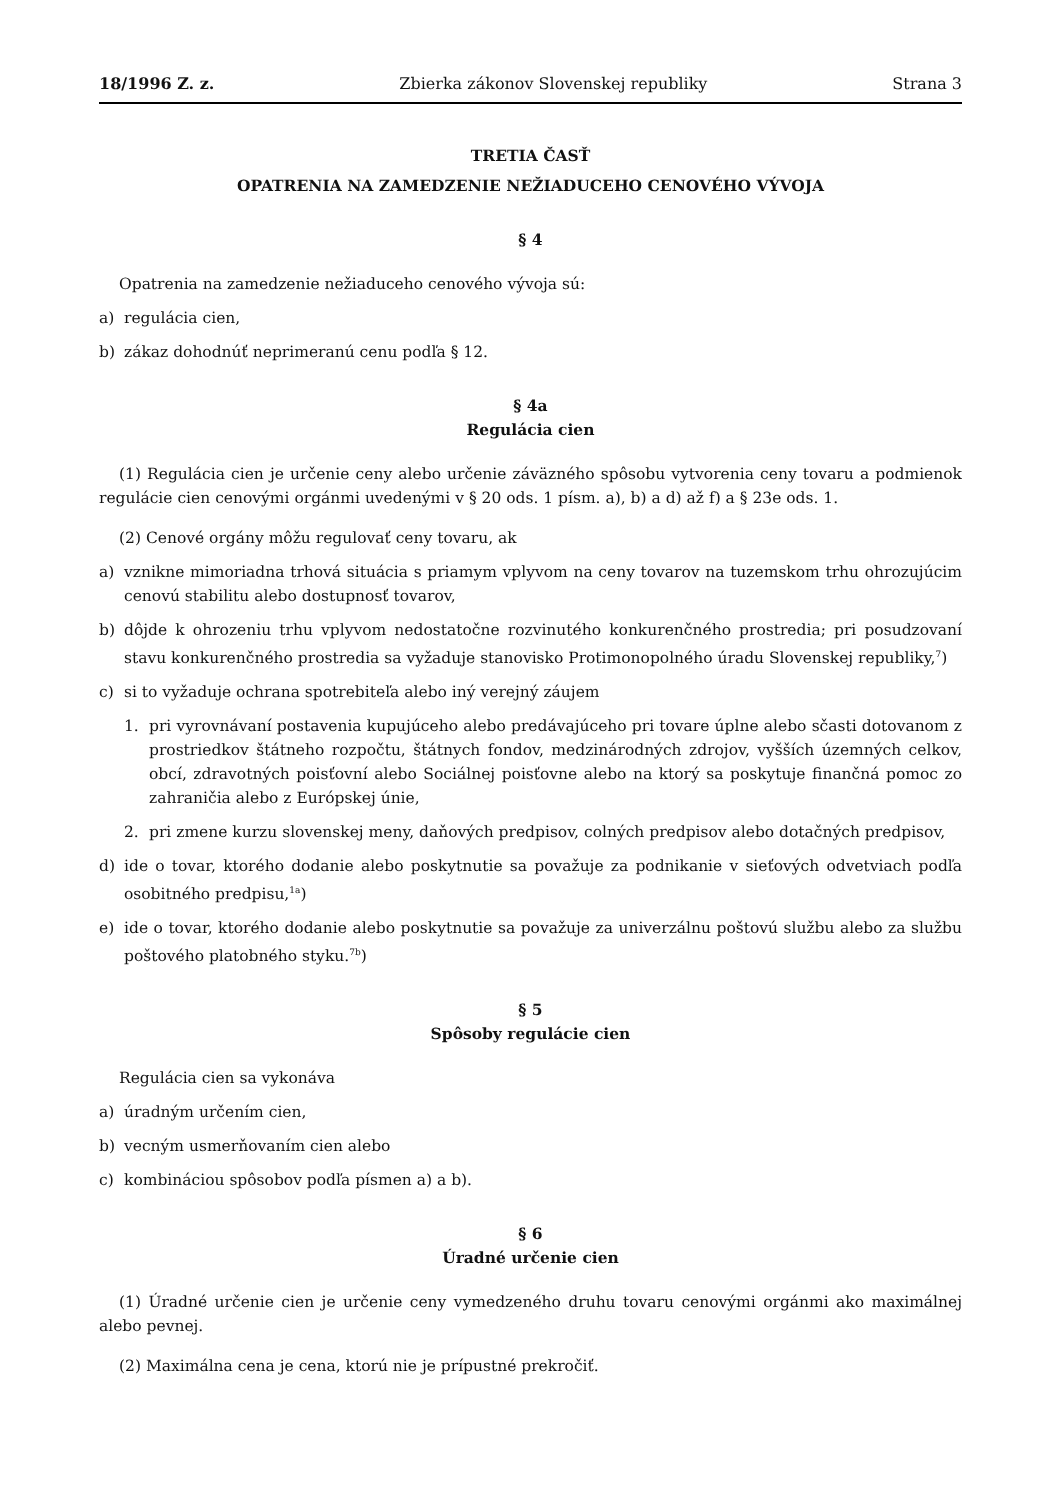18/1996 Z. z. Zbierka zákonov Slovenskej republiky Strana 3
TRETIA ČASŤ
OPATRENIA NA ZAMEDZENIE NEŽIADUCEHO CENOVÉHO VÝVOJA
§ 4
Opatrenia na zamedzenie nežiaduceho cenového vývoja sú:
a) regulácia cien,
b) zákaz dohodnúť neprimeranú cenu podľa § 12.
§ 4a
Regulácia cien
(1) Regulácia cien je určenie ceny alebo určenie záväzného spôsobu vytvorenia ceny tovaru a podmienok regulácie cien cenovými orgánmi uvedenými v § 20 ods. 1 písm. a), b) a d) až f) a § 23e ods. 1.
(2) Cenové orgány môžu regulovať ceny tovaru, ak
a) vznikne mimoriadna trhová situácia s priamym vplyvom na ceny tovarov na tuzemskom trhu ohrozujúcim cenovú stabilitu alebo dostupnosť tovarov,
b) dôjde k ohrozeniu trhu vplyvom nedostatočne rozvinutého konkurenčného prostredia; pri posudzovaní stavu konkurenčného prostredia sa vyžaduje stanovisko Protimonopolného úradu Slovenskej republiky,<sup>7</sup>)
c) si to vyžaduje ochrana spotrebiteľa alebo iný verejný záujem
1. pri vyrovnávaní postavenia kupujúceho alebo predávajúceho pri tovare úplne alebo sčasti dotovanom z prostriedkov štátneho rozpočtu, štátnych fondov, medzinárodných zdrojov, vyšších územných celkov, obcí, zdravotných poisťovní alebo Sociálnej poisťovne alebo na ktorý sa poskytuje finančná pomoc zo zahraničia alebo z Európskej únie,
2. pri zmene kurzu slovenskej meny, daňových predpisov, colných predpisov alebo dotačných predpisov,
d) ide o tovar, ktorého dodanie alebo poskytnutie sa považuje za podnikanie v sieťových odvetviach podľa osobitného predpisu,<sup>1a</sup>)
e) ide o tovar, ktorého dodanie alebo poskytnutie sa považuje za univerzálnu poštovú službu alebo za službu poštového platobného styku.<sup>7b</sup>)
§ 5
Spôsoby regulácie cien
Regulácia cien sa vykonáva
a) úradným určením cien,
b) vecným usmerňovaním cien alebo
c) kombináciou spôsobov podľa písmen a) a b).
§ 6
Úradné určenie cien
(1) Úradné určenie cien je určenie ceny vymedzeného druhu tovaru cenovými orgánmi ako maximálnej alebo pevnej.
(2) Maximálna cena je cena, ktorú nie je prípustné prekročiť.